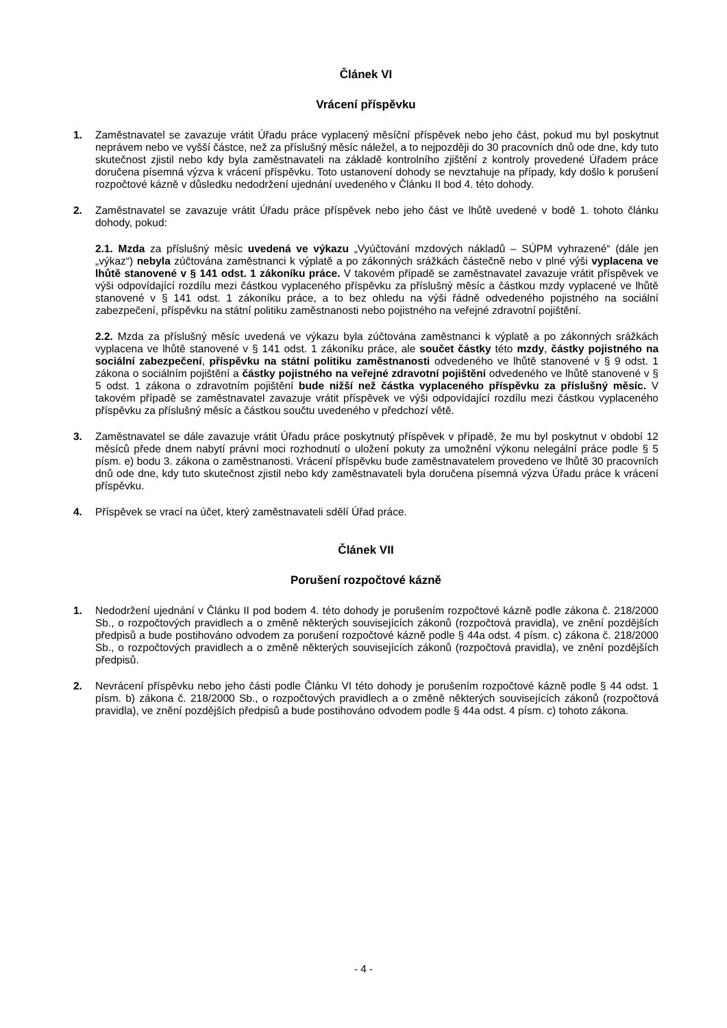Článek VI
Vrácení příspěvku
1. Zaměstnavatel se zavazuje vrátit Úřadu práce vyplacený měsíční příspěvek nebo jeho část, pokud mu byl poskytnut neprávem nebo ve vyšší částce, než za příslušný měsíc náležel, a to nejpozději do 30 pracovních dnů ode dne, kdy tuto skutečnost zjistil nebo kdy byla zaměstnavateli na základě kontrolního zjištění z kontroly provedené Úřadem práce doručena písemná výzva k vrácení příspěvku. Toto ustanovení dohody se nevztahuje na případy, kdy došlo k porušení rozpočtové kázně v důsledku nedodržení ujednání uvedeného v Článku II bod 4. této dohody.
2. Zaměstnavatel se zavazuje vrátit Úřadu práce příspěvek nebo jeho část ve lhůtě uvedené v bodě 1. tohoto článku dohody, pokud:
2.1. Mzda za příslušný měsíc uvedená ve výkazu „Vyúčtování mzdových nákladů – SÚPM vyhrazené“ (dále jen „výkaz“) nebyla zúčtována zaměstnanci k výplatě a po zákonných srážkách částečně nebo v plné výši vyplacena ve lhůtě stanovené v § 141 odst. 1 zákoníku práce. V takovém případě se zaměstnavatel zavazuje vrátit příspěvek ve výši odpovídající rozdílu mezi částkou vyplaceného příspěvku za příslušný měsíc a částkou mzdy vyplacené ve lhůtě stanovené v § 141 odst. 1 zákoníku práce, a to bez ohledu na výši řádně odvedeného pojistného na sociální zabezpečení, příspěvku na státní politiku zaměstnanosti nebo pojistného na veřejné zdravotní pojištění.
2.2. Mzda za příslušný měsíc uvedená ve výkazu byla zúčtována zaměstnanci k výplatě a po zákonných srážkách vyplacena ve lhůtě stanovené v § 141 odst. 1 zákoníku práce, ale součet částky této mzdy, částky pojistného na sociální zabezpečení, příspěvku na státní politiku zaměstnanosti odvedeného ve lhůtě stanovené v § 9 odst. 1 zákona o sociálním pojištění a částky pojistného na veřejné zdravotní pojištění odvedeného ve lhůtě stanovené v § 5 odst. 1 zákona o zdravotním pojištění bude nižší než částka vyplaceného příspěvku za příslušný měsíc. V takovém případě se zaměstnavatel zavazuje vrátit příspěvek ve výši odpovídající rozdílu mezi částkou vyplaceného příspěvku za příslušný měsíc a částkou součtu uvedeného v předchozí větě.
3. Zaměstnavatel se dále zavazuje vrátit Úřadu práce poskytnutý příspěvek v případě, že mu byl poskytnut v období 12 měsíců přede dnem nabytí právní moci rozhodnutí o uložení pokuty za umožnění výkonu nelegální práce podle § 5 písm. e) bodu 3. zákona o zaměstnanosti. Vrácení příspěvku bude zaměstnavatelem provedeno ve lhůtě 30 pracovních dnů ode dne, kdy tuto skutečnost zjistil nebo kdy zaměstnavateli byla doručena písemná výzva Úřadu práce k vrácení příspěvku.
4. Příspěvek se vrací na účet, který zaměstnavateli sdělí Úřad práce.
Článek VII
Porušení rozpočtové kázně
1. Nedodržení ujednání v Článku II pod bodem 4. této dohody je porušením rozpočtové kázně podle zákona č. 218/2000 Sb., o rozpočtových pravidlech a o změně některých souvisejících zákonů (rozpočtová pravidla), ve znění pozdějších předpisů a bude postihováno odvodem za porušení rozpočtové kázně podle § 44a odst. 4 písm. c) zákona č. 218/2000 Sb., o rozpočtových pravidlech a o změně některých souvisejících zákonů (rozpočtová pravidla), ve znění pozdějších předpisů.
2. Nevrácení příspěvku nebo jeho části podle Článku VI této dohody je porušením rozpočtové kázně podle § 44 odst. 1 písm. b) zákona č. 218/2000 Sb., o rozpočtových pravidlech a o změně některých souvisejících zákonů (rozpočtová pravidla), ve znění pozdějších předpisů a bude postihováno odvodem podle § 44a odst. 4 písm. c) tohoto zákona.
- 4 -